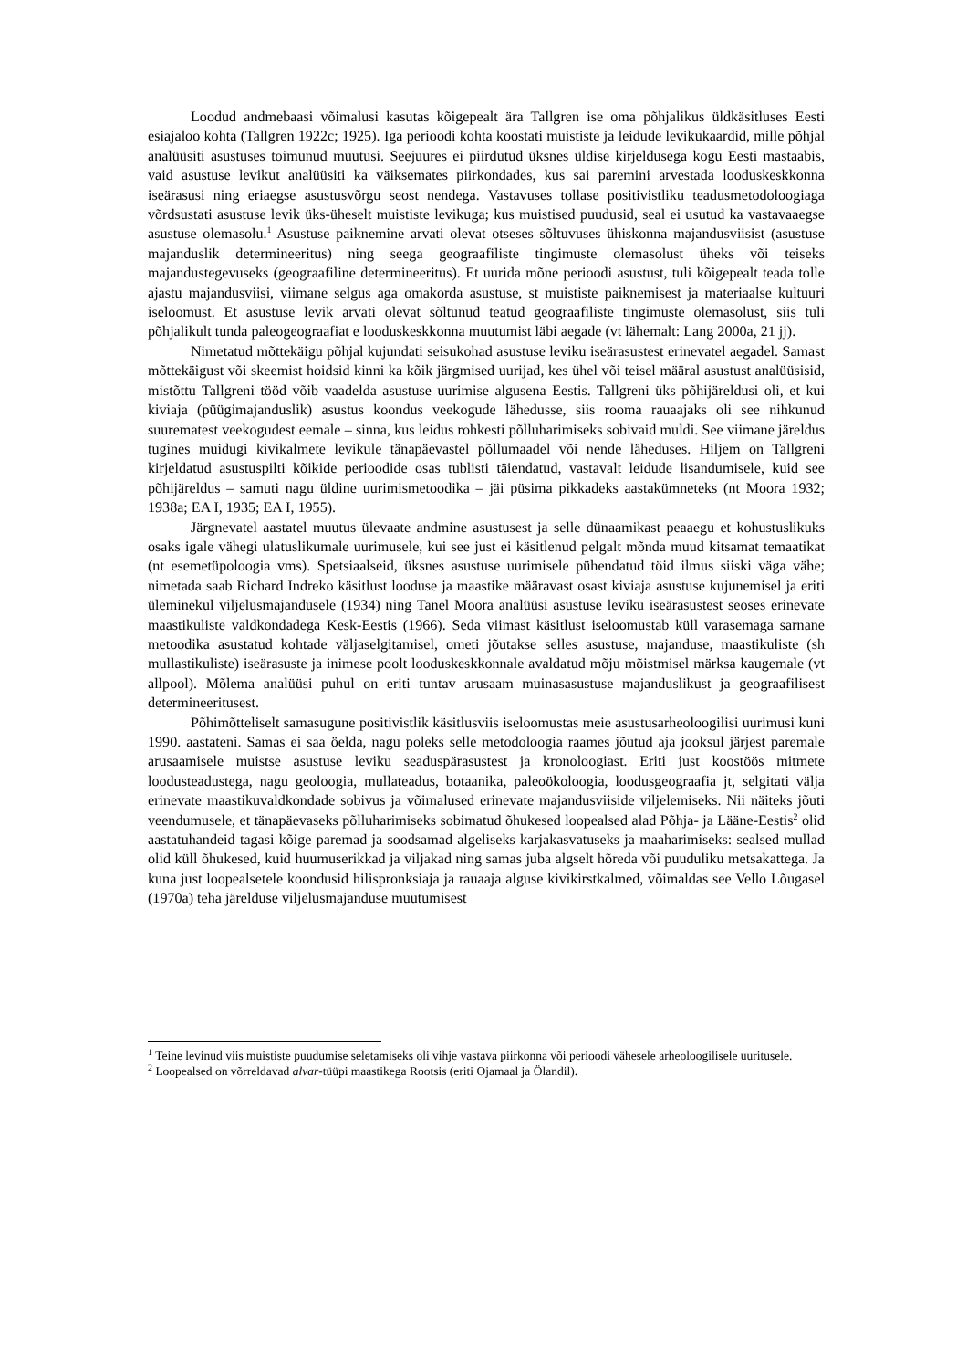Loodud andmebaasi võimalusi kasutas kõigepealt ära Tallgren ise oma põhjalikus üldkäsitluses Eesti esiajaloo kohta (Tallgren 1922c; 1925). Iga perioodi kohta koostati muististe ja leidude levikukaardid, mille põhjal analüüsiti asustuses toimunud muutusi. Seejuures ei piirdutud üksnes üldise kirjeldusega kogu Eesti mastaabis, vaid asustuse levikut analüüsiti ka väiksemates piirkondades, kus sai paremini arvestada looduskeskkonna iseärasusi ning eriaegse asustusvõrgu seost nendega. Vastavuses tollase positivistliku teadusmetodoloogiaga võrdsustati asustuse levik üks-üheselt muististe levikuga; kus muistised puudusid, seal ei usutud ka vastavaaegse asustuse olemasolu.<sup>1</sup> Asustuse paiknemine arvati olevat otseses sõltuvuses ühiskonna majandusviisist (asustuse majanduslik determineeritus) ning seega geograafiliste tingimuste olemasolust üheks või teiseks majandustegevuseks (geograafiline determineeritus). Et uurida mõne perioodi asustust, tuli kõigepealt teada tolle ajastu majandusviisi, viimane selgus aga omakorda asustuse, st muististe paiknemisest ja materiaalse kultuuri iseloomust. Et asustuse levik arvati olevat sõltunud teatud geograafiliste tingimuste olemasolust, siis tuli põhjalikult tunda paleogeograafiat e looduskeskkonna muutumist läbi aegade (vt lähemalt: Lang 2000a, 21 jj).
Nimetatud mõttekäigu põhjal kujundati seisukohad asustuse leviku iseärasustest erinevatel aegadel. Samast mõttekäigust või skeemist hoidsid kinni ka kõik järgmised uurijad, kes ühel või teisel määral asustust analüüsisid, mistõttu Tallgreni tööd võib vaadelda asustuse uurimise algusena Eestis. Tallgreni üks põhijäreldusi oli, et kui kiviaja (püügimajanduslik) asustus koondus veekogude lähedusse, siis rooma rauaajaks oli see nihkunud suurematest veekogudest eemale – sinna, kus leidus rohkesti põlluharimiseks sobivaid muldi. See viimane järeldus tugines muidugi kivikalmete levikule tänapäevastel põllumaadel või nende läheduses. Hiljem on Tallgreni kirjeldatud asustuspilti kõikide perioodide osas tublisti täiendatud, vastavalt leidude lisandumisele, kuid see põhijäreldus – samuti nagu üldine uurimismetoodika – jäi püsima pikkadeks aastakümneteks (nt Moora 1932; 1938a; EA I, 1935; EA I, 1955).
Järgnevatel aastatel muutus ülevaate andmine asustusest ja selle dünaamikast peaaegu et kohustuslikuks osaks igale vähegi ulatuslikumale uurimusele, kui see just ei käsitlenud pelgalt mõnda muud kitsamat temaatikat (nt esemetüpoloogia vms). Spetsiaalseid, üksnes asustuse uurimisele pühendatud töid ilmus siiski väga vähe; nimetada saab Richard Indreko käsitlust looduse ja maastike määravast osast kiviaja asustuse kujunemisel ja eriti üleminekul viljelusmajandusele (1934) ning Tanel Moora analüüsi asustuse leviku iseärasustest seoses erinevate maastikuliste valdkondadega Kesk-Eestis (1966). Seda viimast käsitlust iseloomustab küll varasemaga sarnane metoodika asustatud kohtade väljaselgitamisel, ometi jõutakse selles asustuse, majanduse, maastikuliste (sh mullastikuliste) iseärasuste ja inimese poolt looduskeskkonnale avaldatud mõju mõistmisel märksa kaugemale (vt allpool). Mõlema analüüsi puhul on eriti tuntav arusaam muinasasustuse majanduslikust ja geograafilisest determineeritusest.
Põhimõtteliselt samasugune positivistlik käsitlusviis iseloomustas meie asustusarheoloogilisi uurimusi kuni 1990. aastateni. Samas ei saa öelda, nagu poleks selle metodoloogia raames jõutud aja jooksul järjest paremale arusaamisele muistse asustuse leviku seaduspärasustest ja kronoloogiast. Eriti just koostöös mitmete loodusteadustega, nagu geoloogia, mullateadus, botaanika, paleoökoloogia, loodusgeograafia jt, selgitati välja erinevate maastikuvaldkondade sobivus ja võimalused erinevate majandusviiside viljelemiseks. Nii näiteks jõuti veendumusele, et tänapäevaseks põlluharimiseks sobimatud õhukesed loopealsed alad Põhja- ja Lääne-Eestis<sup>2</sup> olid aastatuhandeid tagasi kõige paremad ja soodsamad algeliseks karjakasvatuseks ja maaharimiseks: sealsed mullad olid küll õhukesed, kuid huumuserikkad ja viljakad ning samas juba algselt hõreda või puuduliku metsakattega. Ja kuna just loopealsetele koondusid hilispronksiaja ja rauaaja alguse kivikirstkalmed, võimaldas see Vello Lõugasel (1970a) teha järelduse viljelusmajanduse muutumisest
<sup>1</sup> Teine levinud viis muististe puudumise seletamiseks oli vihje vastava piirkonna või perioodi vähesele arheoloogilisele uuritusele.
<sup>2</sup> Loopealsed on võrreldavad alvar-tüüpi maastikega Rootsis (eriti Ojamaal ja Ölandil).